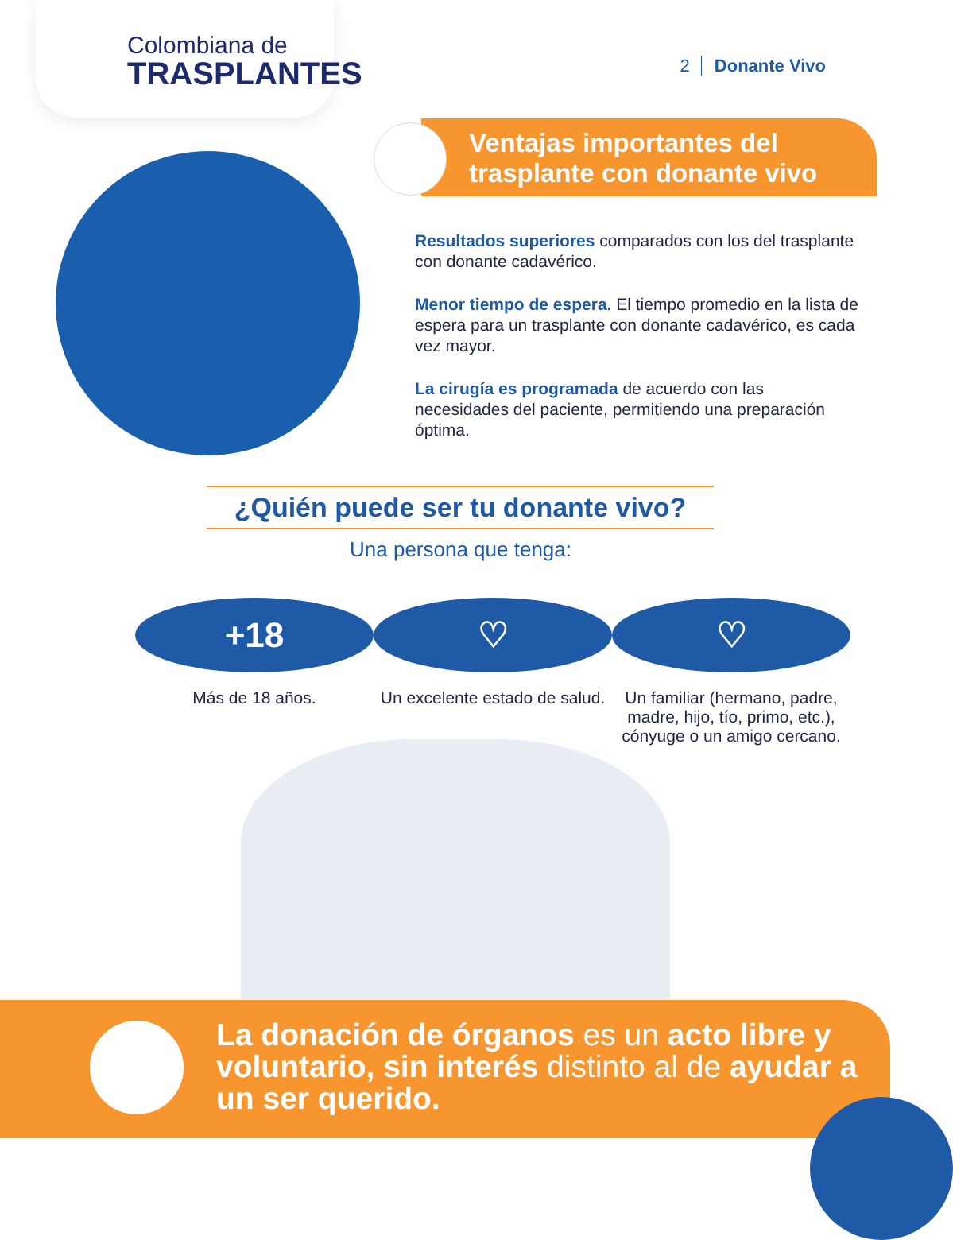Colombiana de
TRASPLANTES
2 Donante Vivo
Ventajas importantes del
trasplante con donante vivo
Resultados superiores comparados con los del trasplante con donante cadavérico.
Menor tiempo de espera. El tiempo promedio en la lista de espera para un trasplante con donante cadavérico, es cada vez mayor.
La cirugía es programada de acuerdo con las necesidades del paciente, permitiendo una preparación óptima.
¿Quién puede ser tu donante vivo?
Una persona que tenga:
+18
Más de 18 años.
♡
Un excelente estado de salud.
♡
Un familiar (hermano, padre, madre, hijo, tío, primo, etc.), cónyuge o un amigo cercano.
La donación de órganos es un acto libre y voluntario, sin interés distinto al de ayudar a un ser querido.